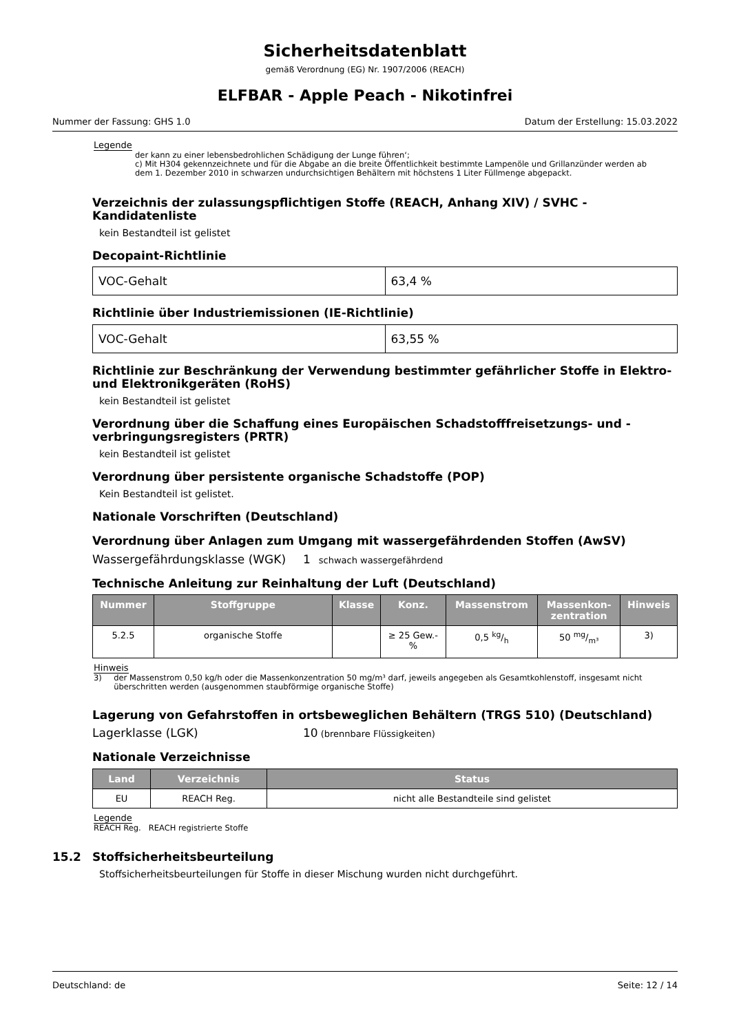Sicherheitsdatenblatt
gemäß Verordnung (EG) Nr. 1907/2006 (REACH)
ELFBAR - Apple Peach - Nikotinfrei
Nummer der Fassung: GHS 1.0 Datum der Erstellung: 15.03.2022
Legende
der kann zu einer lebensbedrohlichen Schädigung der Lunge führen‘;
c) Mit H304 gekennzeichnete und für die Abgabe an die breite Öffentlichkeit bestimmte Lampenöle und Grillanzünder werden ab dem 1. Dezember 2010 in schwarzen undurchsichtigen Behältern mit höchstens 1 Liter Füllmenge abgepackt.
Verzeichnis der zulassungspflichtigen Stoffe (REACH, Anhang XIV) / SVHC - Kandidatenliste
kein Bestandteil ist gelistet
Decopaint-Richtlinie
| VOC-Gehalt | 63,4 % |
Richtlinie über Industriemissionen (IE-Richtlinie)
| VOC-Gehalt | 63,55 % |
Richtlinie zur Beschränkung der Verwendung bestimmter gefährlicher Stoffe in Elektro- und Elektronikgeräten (RoHS)
kein Bestandteil ist gelistet
Verordnung über die Schaffung eines Europäischen Schadstofffreisetzungs- und -verbringungsregisters (PRTR)
kein Bestandteil ist gelistet
Verordnung über persistente organische Schadstoffe (POP)
Kein Bestandteil ist gelistet.
Nationale Vorschriften (Deutschland)
Verordnung über Anlagen zum Umgang mit wassergefährdenden Stoffen (AwSV)
Wassergefährdungsklasse (WGK) 1 schwach wassergefährdend
Technische Anleitung zur Reinhaltung der Luft (Deutschland)
| Nummer | Stoffgruppe | Klasse | Konz. | Massenstrom | Massenkon- zentration | Hinweis |
| --- | --- | --- | --- | --- | --- | --- |
| 5.2.5 | organische Stoffe | | ≥ 25 Gew.- % | 0,5 kg/h | 50 mg/m³ | 3) |
Hinweis
3) der Massenstrom 0,50 kg/h oder die Massenkonzentration 50 mg/m³ darf, jeweils angegeben als Gesamtkohlenstoff, insgesamt nicht überschritten werden (ausgenommen staubförmige organische Stoffe)
Lagerung von Gefahrstoffen in ortsbeweglichen Behältern (TRGS 510) (Deutschland)
Lagerklasse (LGK) 10 (brennbare Flüssigkeiten)
Nationale Verzeichnisse
| Land | Verzeichnis | Status |
| --- | --- | --- |
| EU | REACH Reg. | nicht alle Bestandteile sind gelistet |
Legende
REACH Reg. REACH registrierte Stoffe
15.2 Stoffsicherheitsbeurteilung
Stoffsicherheitsbeurteilungen für Stoffe in dieser Mischung wurden nicht durchgeführt.
Deutschland: de Seite: 12 / 14